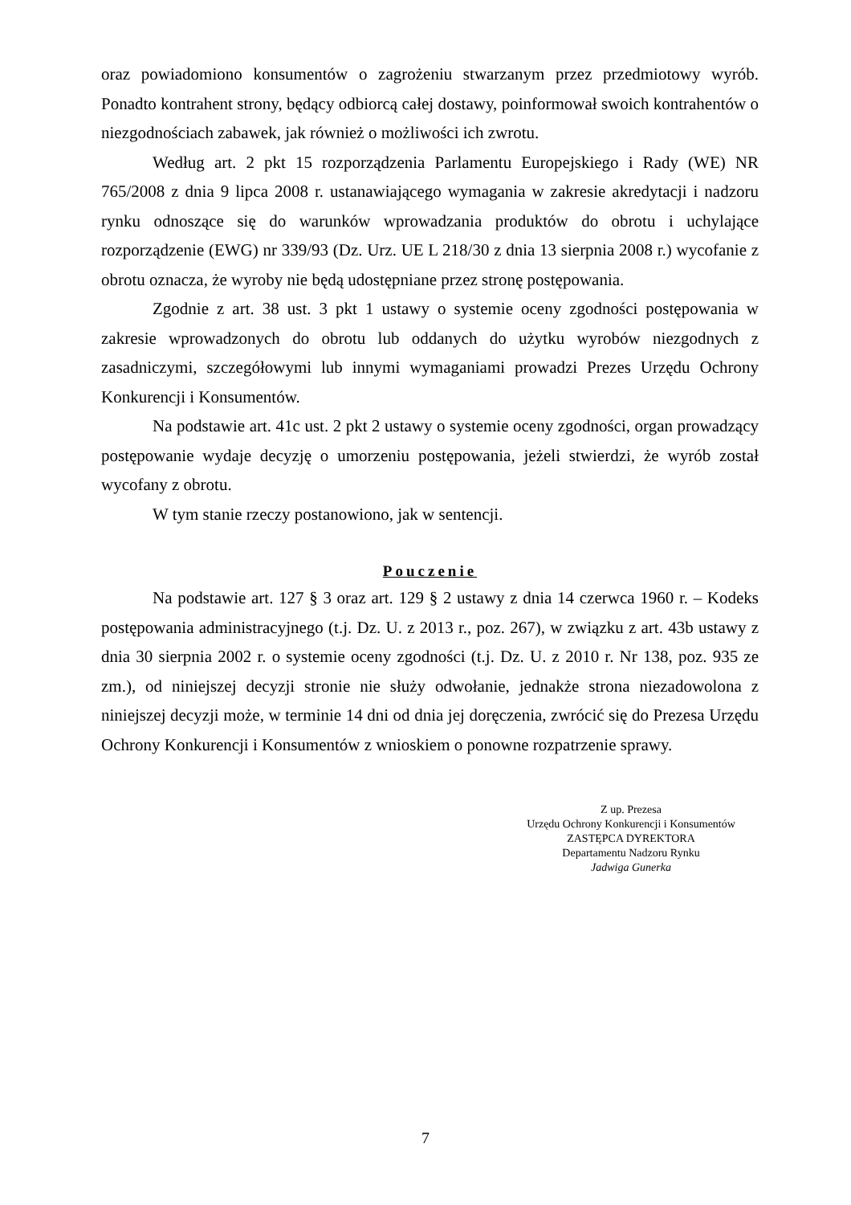oraz powiadomiono konsumentów o zagrożeniu stwarzanym przez przedmiotowy wyrób. Ponadto kontrahent strony, będący odbiorcą całej dostawy, poinformował swoich kontrahentów o niezgodnościach zabawek, jak również o możliwości ich zwrotu.
Według art. 2 pkt 15 rozporządzenia Parlamentu Europejskiego i Rady (WE) NR 765/2008 z dnia 9 lipca 2008 r. ustanawiającego wymagania w zakresie akredytacji i nadzoru rynku odnoszące się do warunków wprowadzania produktów do obrotu i uchylające rozporządzenie (EWG) nr 339/93 (Dz. Urz. UE L 218/30 z dnia 13 sierpnia 2008 r.) wycofanie z obrotu oznacza, że wyroby nie będą udostępniane przez stronę postępowania.
Zgodnie z art. 38 ust. 3 pkt 1 ustawy o systemie oceny zgodności postępowania w zakresie wprowadzonych do obrotu lub oddanych do użytku wyrobów niezgodnych z zasadniczymi, szczegółowymi lub innymi wymaganiami prowadzi Prezes Urzędu Ochrony Konkurencji i Konsumentów.
Na podstawie art. 41c ust. 2 pkt 2 ustawy o systemie oceny zgodności, organ prowadzący postępowanie wydaje decyzję o umorzeniu postępowania, jeżeli stwierdzi, że wyrób został wycofany z obrotu.
W tym stanie rzeczy postanowiono, jak w sentencji.
Pouczenie
Na podstawie art. 127 § 3 oraz art. 129 § 2 ustawy z dnia 14 czerwca 1960 r. – Kodeks postępowania administracyjnego (t.j. Dz. U. z 2013 r., poz. 267), w związku z art. 43b ustawy z dnia 30 sierpnia 2002 r. o systemie oceny zgodności (t.j. Dz. U. z 2010 r. Nr 138, poz. 935 ze zm.), od niniejszej decyzji stronie nie służy odwołanie, jednakże strona niezadowolona z niniejszej decyzji może, w terminie 14 dni od dnia jej doręczenia, zwrócić się do Prezesa Urzędu Ochrony Konkurencji i Konsumentów z wnioskiem o ponowne rozpatrzenie sprawy.
Z up. Prezesa
Urzędu Ochrony Konkurencji i Konsumentów
ZASTĘPCA DYREKTORA
Departamentu Nadzoru Rynku
Jadwiga Gunerka
7